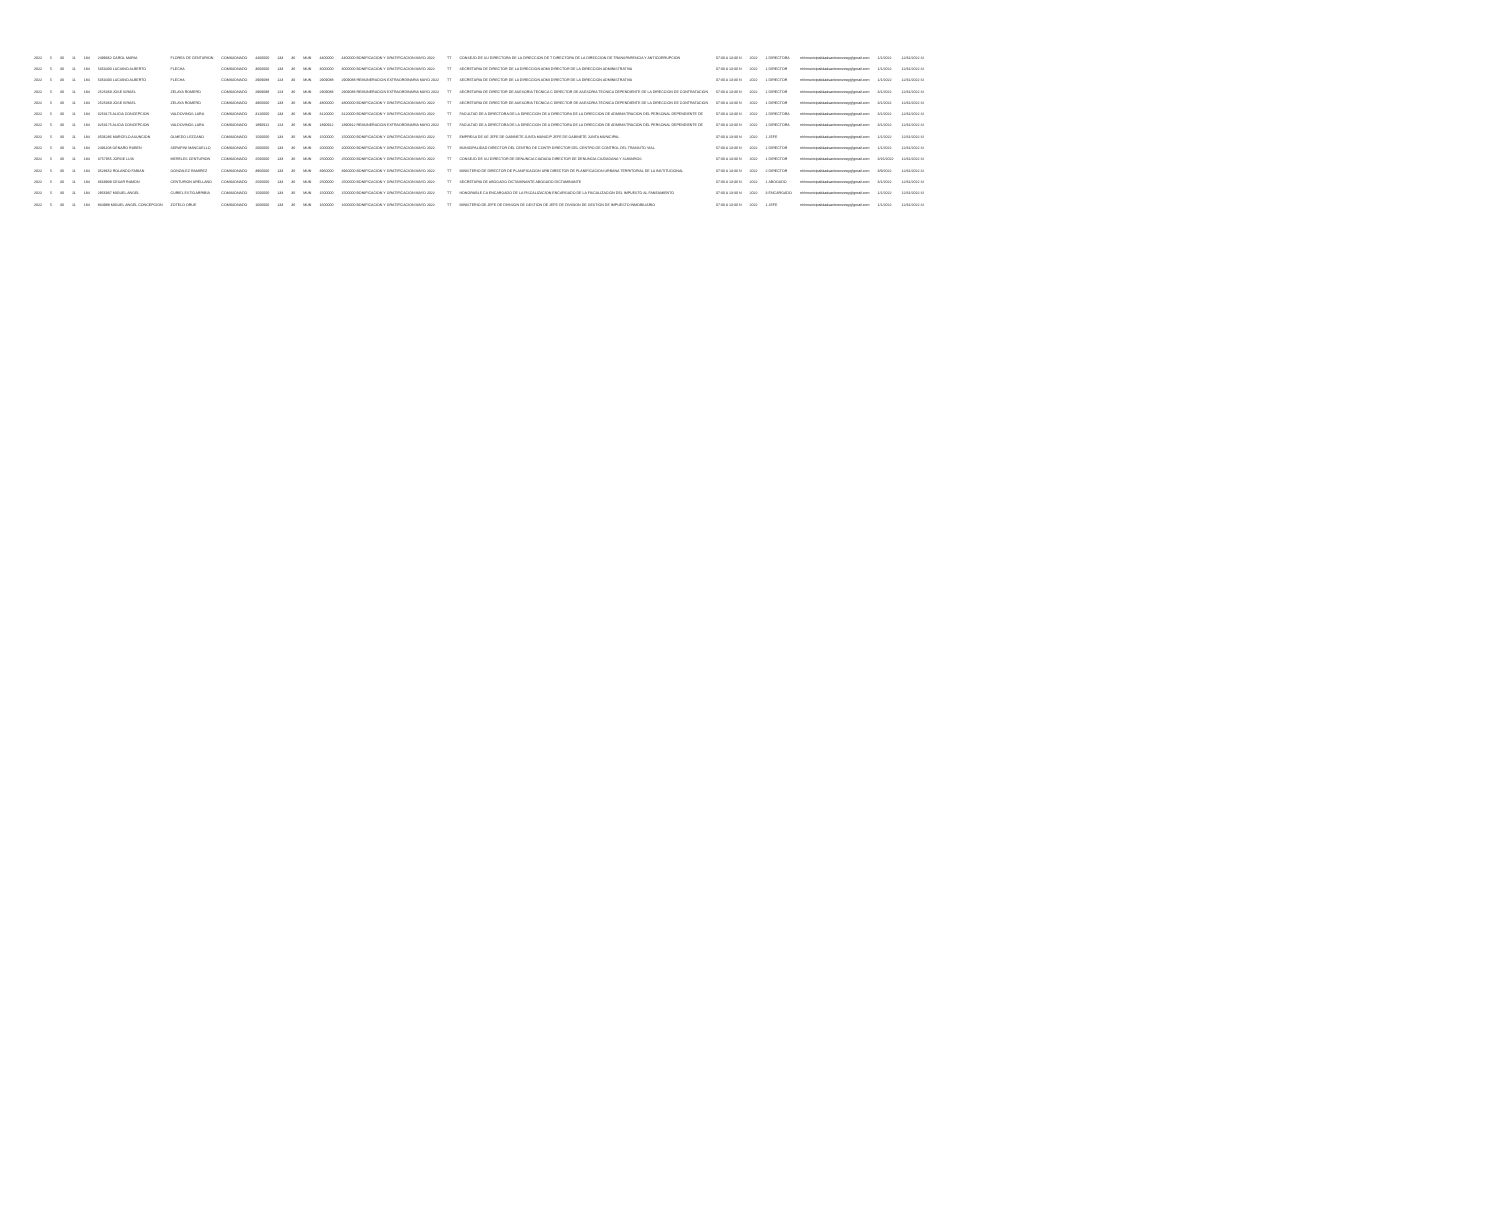| 2022 | 5 | 30 | 11 | 184 | 2499362 CAROL MARIA | FLORES DE CENTURION | COMISIONADO | 4400000 | 133 | 30 | MUN | 4400000 | 4400000 BONIFICACION Y GRATIFICACION MAYO 2022 | TT | CONSEJO DE SU DIRECTORA DE LA DIRECCION DE T DIRECTORA DE LA DIRECCION DE TRANSPARENCIA Y ANTICORRUPCION | 07:00 A 13:30 N | 2022 | 1 DIRECTORA | rrhhmunicipalidadsanlorenzocg@gmail.com | 1/1/2022 | 12/31/2022 SI |
| 2022 | 5 | 30 | 11 | 184 | 5353400 LUCIANO ALBERTO | FLECHA | COMISIONADO | 3000000 | 133 | 30 | MUN | 3000000 | 3000000 BONIFICACION Y GRATIFICACION MAYO 2022 | TT | SECRETARIA DE DIRECTOR DE LA DIRECCION ADMI DIRECTOR DE LA DIRECCION ADMINISTRATIVA | 07:00 A 13:30 N | 2022 | 1 DIRECTOR | rrhhmunicipalidadsanlorenzocg@gmail.com | 1/1/2022 | 12/31/2022 SI |
| 2022 | 5 | 30 | 11 | 184 | 5353400 LUCIANO ALBERTO | FLECHA | COMISIONADO | 2909088 | 123 | 30 | MUN | 2909088 | 2909088 REMUNERACION EXTRAORDINARIA MAYO 2022 | TT | SECRETARIA DE DIRECTOR DE LA DIRECCION ADMI DIRECTOR DE LA DIRECCION ADMINISTRATIVA | 07:00 A 13:30 N | 2022 | 1 DIRECTOR | rrhhmunicipalidadsanlorenzocg@gmail.com | 1/1/2022 | 12/31/2022 SI |
| 2022 | 5 | 30 | 11 | 184 | 2525369 JOSE ISRAEL | ZELAYA ROMERO | COMISIONADO | 2909088 | 123 | 30 | MUN | 2909088 | 2909088 REMUNERACION EXTRAORDINARIA MAYO 2022 | TT | SECRETARIA DE DIRECTOR DE ASESORIA TECNICA C DIRECTOR DE ASESORIA TECNICA DEPENDIENTE DE LA DIRECCION DE CONTRATACION | 07:00 A 13:30 N | 2022 | 1 DIRECTOR | rrhhmunicipalidadsanlorenzocg@gmail.com | 3/1/2022 | 12/31/2022 SI |
| 2022 | 5 | 30 | 11 | 184 | 2525369 JOSE ISRAEL | ZELAYA ROMERO | COMISIONADO | 4800000 | 133 | 30 | MUN | 4800000 | 4800000 BONIFICACION Y GRATIFICACION MAYO 2022 | TT | SECRETARIA DE DIRECTOR DE ASESORIA TECNICA C DIRECTOR DE ASESORIA TECNICA DEPENDIENTE DE LA DIRECCION DE CONTRATACION | 07:00 A 13:30 N | 2022 | 1 DIRECTOR | rrhhmunicipalidadsanlorenzocg@gmail.com | 3/1/2022 | 12/31/2022 SI |
| 2022 | 5 | 30 | 11 | 184 | 3253175 ALICIA CONCEPCION | VALDOVINOS LARA | COMISIONADO | 3120000 | 133 | 30 | MUN | 3120000 | 3120000 BONIFICACION Y GRATIFICACION MAYO 2022 | TT | FACULTAD DE A DIRECTORA DE LA DIRECCION DE A DIRECTORA DE LA DIRECCION DE ADMINISTRACION DEL PERSONAL DEPENDIENTE DE | 07:00 A 13:30 N | 2022 | 1 DIRECTORA | rrhhmunicipalidadsanlorenzocg@gmail.com | 3/1/2022 | 12/31/2022 SI |
| 2022 | 5 | 30 | 11 | 184 | 3253175 ALICIA CONCEPCION | VALDOVINOS LARA | COMISIONADO | 1890912 | 123 | 30 | MUN | 1890912 | 1890912 REMUNERACION EXTRAORDINARIA MAYO 2022 | TT | FACULTAD DE A DIRECTORA DE LA DIRECCION DE A DIRECTORA DE LA DIRECCION DE ADMINISTRACION DEL PERSONAL DEPENDIENTE DE | 07:00 A 13:30 N | 2022 | 1 DIRECTORA | rrhhmunicipalidadsanlorenzocg@gmail.com | 3/1/2022 | 12/31/2022 SI |
| 2022 | 5 | 30 | 11 | 184 | 3506285 MARCELO ASUNCION | OLMEDO LEZCANO | COMISIONADO | 1500000 | 133 | 30 | MUN | 1500000 | 1500000 BONIFICACION Y GRATIFICACION MAYO 2022 | TT | EMPRESA DE SE JEFE DE GABINETE JUNTA MUNICIP JEFE DE GABINETE JUNTA MUNICIPAL | 07:00 A 13:30 N | 2022 | 1 JEFE | rrhhmunicipalidadsanlorenzocg@gmail.com | 1/1/2022 | 12/31/2022 SI |
| 2022 | 5 | 30 | 11 | 184 | 2491108 GENARO RUBEN | SERAFINI MANCUELLO | COMISIONADO | 2000000 | 133 | 30 | MUN | 2000000 | 2000000 BONIFICACION Y GRATIFICACION MAYO 2022 | TT | MUNICIPALIDAD DIRECTOR DEL CENTRO DE CONTR DIRECTOR DEL CENTRO DE CONTROL DEL TRANSITO VIAL | 07:00 A 13:30 N | 2022 | 1 DIRECTOR | rrhhmunicipalidadsanlorenzocg@gmail.com | 1/1/2022 | 12/31/2022 SI |
| 2022 | 5 | 30 | 11 | 184 | 3757955 JORGE LUIS | MERELES CENTURION | COMISIONADO | 2500000 | 133 | 30 | MUN | 2500000 | 2500000 BONIFICACION Y GRATIFICACION MAYO 2022 | TT | CONSEJO DE SU DIRECTOR DE DENUNCIA CIUDADA DIRECTOR DE DENUNCIA CIUDADANA Y SUMARIOS | 07:00 A 13:30 N | 2022 | 1 DIRECTOR | rrhhmunicipalidadsanlorenzocg@gmail.com | 3/16/2022 | 12/31/2022 SI |
| 2022 | 5 | 30 | 11 | 184 | 3528652 ROLANDO FABIAN | GONZALEZ RAMIREZ | COMISIONADO | 3960000 | 133 | 30 | MUN | 3960000 | 3960000 BONIFICACION Y GRATIFICACION MAYO 2022 | TT | MINISTERIO DE DIRECTOR DE PLANIFICACION URB DIRECTOR DE PLANIFICACION URBANA TERRITORIAL DE LA INSTITUCIONAL | 07:00 A 13:30 N | 2022 | 2 DIRECTOR | rrhhmunicipalidadsanlorenzocg@gmail.com | 3/9/2022 | 12/31/2022 SI |
| 2022 | 5 | 30 | 11 | 184 | 3669908 CESAR RAMON | CENTURION ARELLANO | COMISIONADO | 2500000 | 133 | 30 | MUN | 2500000 | 2500000 BONIFICACION Y GRATIFICACION MAYO 2022 | TT | SECRETARIA DE ABOGADO DICTAMINANTE ABOGADO DICTAMINANTE | 07:00 A 13:30 N | 2022 | 1 ABOGADO | rrhhmunicipalidadsanlorenzocg@gmail.com | 3/1/2022 | 12/31/2022 SI |
| 2022 | 5 | 30 | 11 | 184 | 2956937 MIGUEL ANGEL | CURIEL ESTIGARRIBIA | COMISIONADO | 1500000 | 133 | 30 | MUN | 1500000 | 1500000 BONIFICACION Y GRATIFICACION MAYO 2022 | TT | HONORABLE CA ENCARGADO DE LA FISCALIZACION ENCARGADO DE LA FISCALIZACION DEL IMPUESTO AL FANEAMIENTO | 07:00 A 13:30 N | 2022 | 3 ENCARGADO | rrhhmunicipalidadsanlorenzocg@gmail.com | 1/1/2022 | 12/31/2022 SI |
| 2022 | 5 | 30 | 11 | 184 | 834988 MIGUEL ANGEL CONCEPCION | ZOTELO ORUE | COMISIONADO | 1600000 | 133 | 30 | MUN | 1600000 | 1600000 BONIFICACION Y GRATIFICACION MAYO 2022 | TT | MINISTERIO DE JEFE DE DIVISION DE GESTION DE JEFE DE DIVISION DE GESTION DE IMPUESTO INMOBILIARIO | 07:00 A 13:30 N | 2022 | 1 JEFE | rrhhmunicipalidadsanlorenzocg@gmail.com | 1/1/2022 | 12/31/2022 SI |